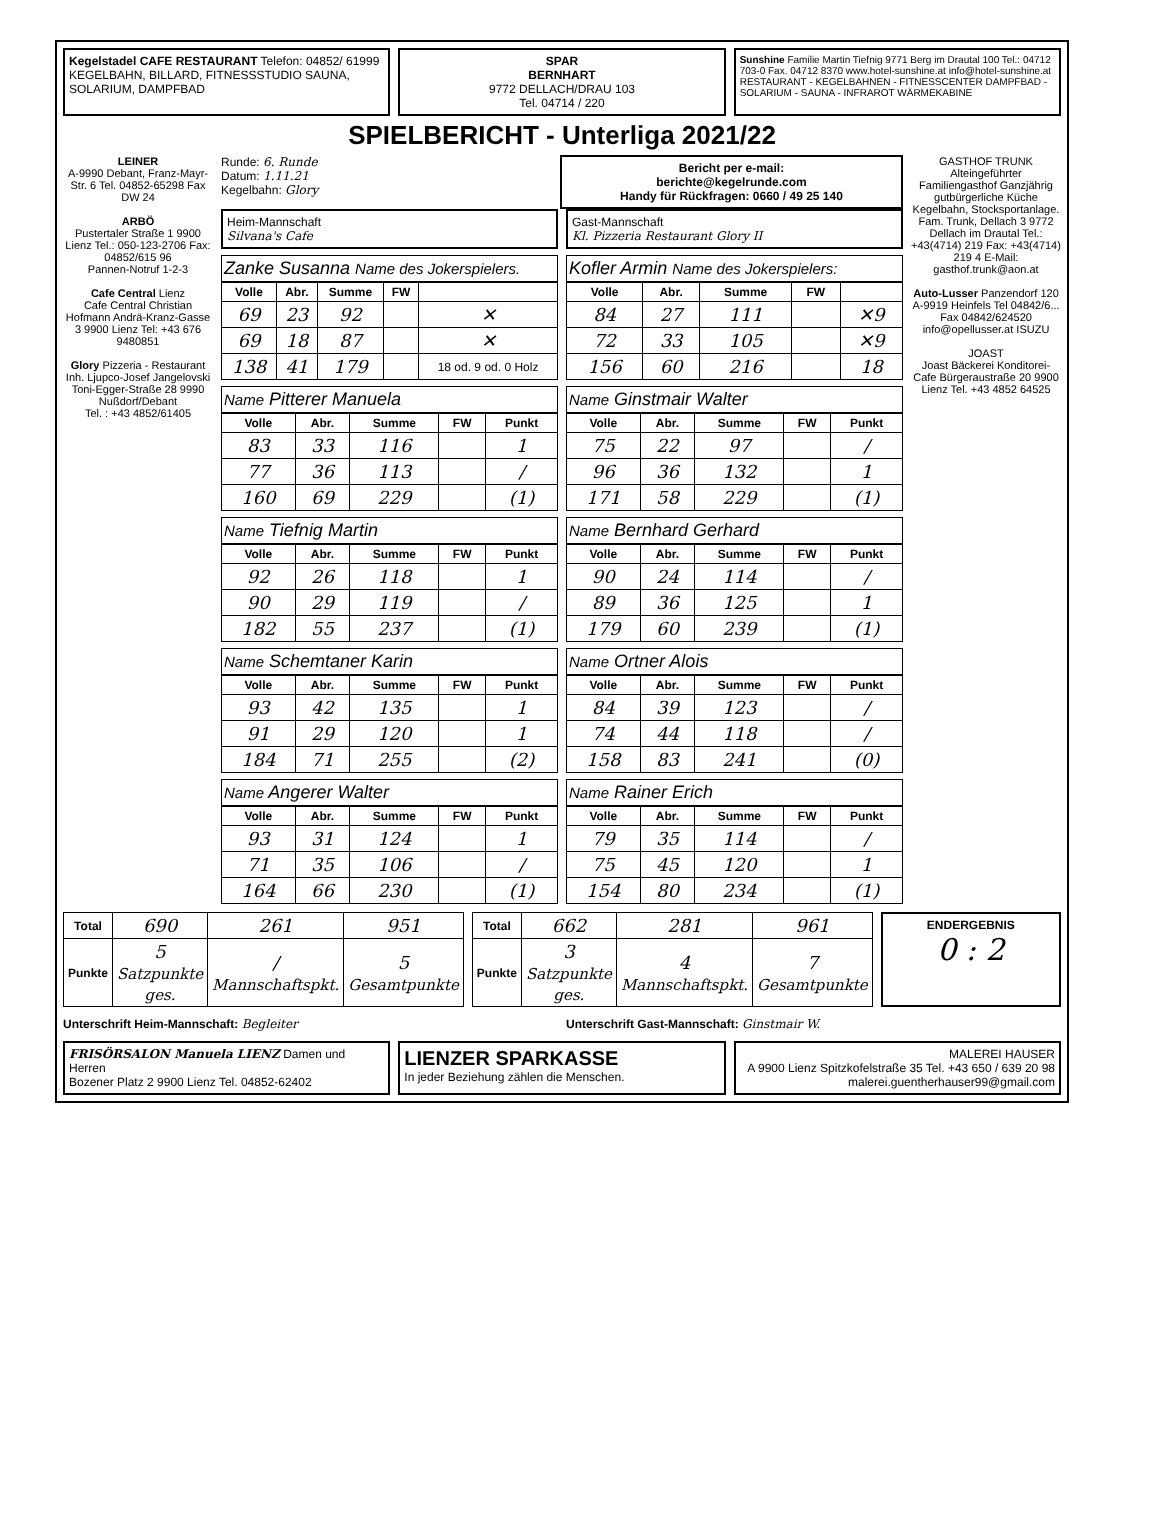Kegelstadel CAFE RESTAURANT Telefon: 04852/ 61999
KEGELBAHN, BILLARD, FITNESSSTUDIO SAUNA, SOLARIUM, DAMPFBAD
SPAR
BERNHART
9772 DELLACH/DRAU 103
Tel. 04714 / 220
Sunshine Familie Martin Tiefnig 9771 Berg im Drautal 100 Tel.: 04712 703-0 Fax. 04712 8370 www.hotel-sunshine.at info@hotel-sunshine.at
RESTAURANT - KEGELBAHNEN - FITNESSCENTER DAMPFBAD - SOLARIUM - SAUNA - INFRAROT WÄRMEKABINE
SPIELBERICHT - Unterliga 2021/22
LEINER
A-9990 Debant, Franz-Mayr-Str. 6 Tel. 04852-65298 Fax DW 24
ARBÖ
Pustertaler Straße 1 9900 Lienz Tel.: 050-123-2706 Fax: 04852/615 96
Pannen-Notruf 1-2-3
Cafe Central Lienz
Cafe Central Christian Hofmann Andrä-Kranz-Gasse 3 9900 Lienz Tel: +43 676 9480851
Glory Pizzeria - Restaurant
Inh. Ljupco-Josef Jangelovski
Toni-Egger-Straße 28 9990 Nußdorf/Debant
Tel. : +43 4852/61405
Runde: 6. Runde
Datum: 1.11.21
Kegelbahn: Glory
Bericht per e-mail:
berichte@kegelrunde.com
Handy für Rückfragen: 0660 / 49 25 140
Heim-Mannschaft
Silvana's Cafe
Gast-Mannschaft
Kl. Pizzeria Restaurant Glory II
Zanke Susanna Name des Jokerspielers.
| Volle | Abr. | Summe | FW | |
| --- | --- | --- | --- | --- |
| 69 | 23 | 92 | | ✕ |
| 69 | 18 | 87 | | ✕ |
| 138 | 41 | 179 | | 18 od. 9 od. 0 Holz |
Name Pitterer Manuela
| Volle | Abr. | Summe | FW | Punkt |
| --- | --- | --- | --- | --- |
| 83 | 33 | 116 | | 1 |
| 77 | 36 | 113 | | / |
| 160 | 69 | 229 | | (1) |
Name Tiefnig Martin
| Volle | Abr. | Summe | FW | Punkt |
| --- | --- | --- | --- | --- |
| 92 | 26 | 118 | | 1 |
| 90 | 29 | 119 | | / |
| 182 | 55 | 237 | | (1) |
Name Schemtaner Karin
| Volle | Abr. | Summe | FW | Punkt |
| --- | --- | --- | --- | --- |
| 93 | 42 | 135 | | 1 |
| 91 | 29 | 120 | | 1 |
| 184 | 71 | 255 | | (2) |
Name Angerer Walter
| Volle | Abr. | Summe | FW | Punkt |
| --- | --- | --- | --- | --- |
| 93 | 31 | 124 | | 1 |
| 71 | 35 | 106 | | / |
| 164 | 66 | 230 | | (1) |
Kofler Armin Name des Jokerspielers:
| Volle | Abr. | Summe | FW | |
| --- | --- | --- | --- | --- |
| 84 | 27 | 111 | | ✕9 |
| 72 | 33 | 105 | | ✕9 |
| 156 | 60 | 216 | | 18 |
Name Ginstmair Walter
| Volle | Abr. | Summe | FW | Punkt |
| --- | --- | --- | --- | --- |
| 75 | 22 | 97 | | / |
| 96 | 36 | 132 | | 1 |
| 171 | 58 | 229 | | (1) |
Name Bernhard Gerhard
| Volle | Abr. | Summe | FW | Punkt |
| --- | --- | --- | --- | --- |
| 90 | 24 | 114 | | / |
| 89 | 36 | 125 | | 1 |
| 179 | 60 | 239 | | (1) |
Name Ortner Alois
| Volle | Abr. | Summe | FW | Punkt |
| --- | --- | --- | --- | --- |
| 84 | 39 | 123 | | / |
| 74 | 44 | 118 | | / |
| 158 | 83 | 241 | | (0) |
Name Rainer Erich
| Volle | Abr. | Summe | FW | Punkt |
| --- | --- | --- | --- | --- |
| 79 | 35 | 114 | | / |
| 75 | 45 | 120 | | 1 |
| 154 | 80 | 234 | | (1) |
GASTHOF TRUNK Alteingeführter Familiengasthof Ganzjährig gutbürgerliche Küche Kegelbahn, Stocksportanlage. Fam. Trunk, Dellach 3 9772 Dellach im Drautal Tel.: +43(4714) 219 Fax: +43(4714) 219 4 E-Mail: gasthof.trunk@aon.at
Auto-Lusser Panzendorf 120 A-9919 Heinfels Tel 04842/6... Fax 04842/624520 info@opellusser.at ISUZU
JOAST
Joast Bäckerei Konditorei-Cafe Bürgeraustraße 20 9900 Lienz Tel. +43 4852 64525
| Total | 690 | 261 | 951 |
| Punkte | 5 Satzpunkte ges. | / Mannschaftspkt. | 5 Gesamtpunkte |
| Total | 662 | 281 | 961 |
| Punkte | 3 Satzpunkte ges. | 4 Mannschaftspkt. | 7 Gesamtpunkte |
ENDERGEBNIS
0 : 2
Unterschrift Heim-Mannschaft: Begleiter
Unterschrift Gast-Mannschaft: Ginstmair W.
FRISÖRSALON Manuela LIENZ Damen und Herren
Bozener Platz 2 9900 Lienz Tel. 04852-62402
LIENZER SPARKASSE
In jeder Beziehung zählen die Menschen.
MALEREI HAUSER
A 9900 Lienz Spitzkofelstraße 35 Tel. +43 650 / 639 20 98 malerei.guentherhauser99@gmail.com